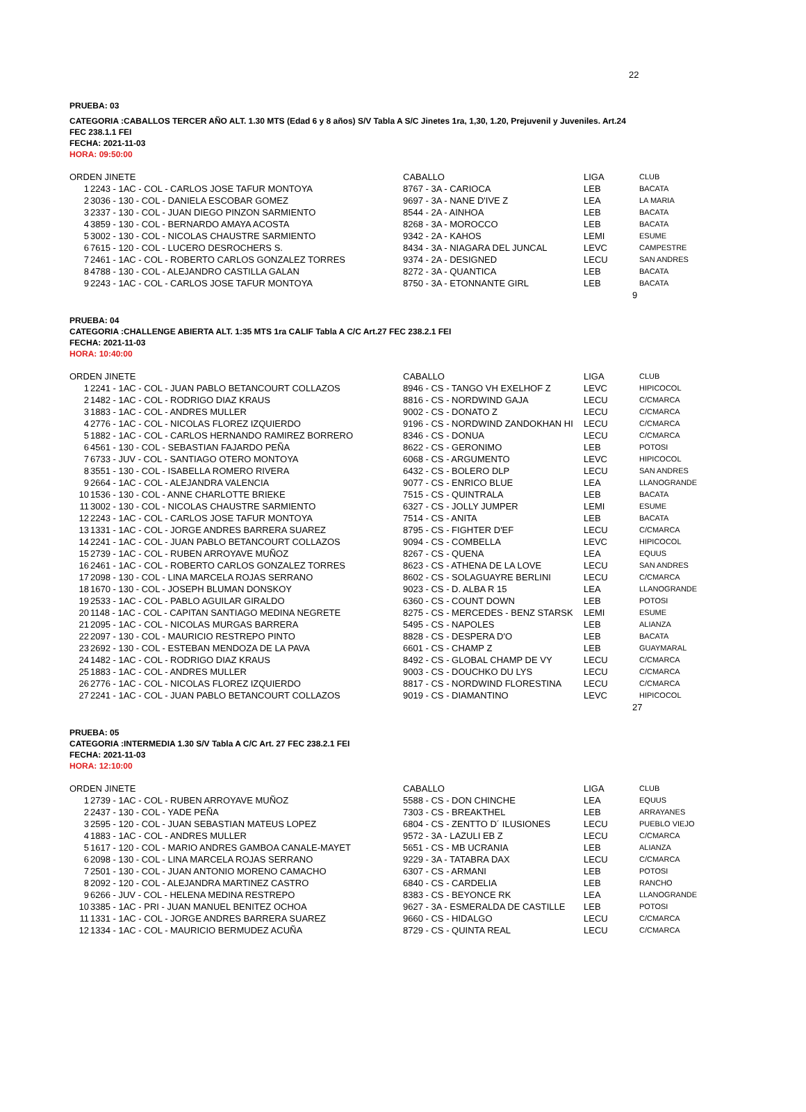22
PRUEBA: 03
CATEGORIA :CABALLOS TERCER AÑO ALT. 1.30 MTS (Edad 6 y 8 años) S/V Tabla A S/C Jinetes 1ra, 1,30, 1.20, Prejuvenil y Juveniles. Art.24
FEC 238.1.1 FEI
FECHA: 2021-11-03
HORA: 09:50:00
| ORDEN JINETE | | CABALLO | LIGA | CLUB |
| --- | --- | --- | --- | --- |
| 1 | 2243 - 1AC - COL - CARLOS JOSE TAFUR MONTOYA | 8767 - 3A - CARIOCA | LEB | BACATA |
| 2 | 3036 - 130 - COL - DANIELA ESCOBAR GOMEZ | 9697 - 3A - NANE D'IVE Z | LEA | LA MARIA |
| 3 | 2337 - 130 - COL - JUAN DIEGO PINZON SARMIENTO | 8544 - 2A - AINHOA | LEB | BACATA |
| 4 | 3859 - 130 - COL - BERNARDO AMAYA ACOSTA | 8268 - 3A - MOROCCO | LEB | BACATA |
| 5 | 3002 - 130 - COL - NICOLAS CHAUSTRE SARMIENTO | 9342 - 2A - KAHOS | LEMI | ESUME |
| 6 | 7615 - 120 - COL - LUCERO DESROCHERS S. | 8434 - 3A - NIAGARA DEL JUNCAL | LEVC | CAMPESTRE |
| 7 | 2461 - 1AC - COL - ROBERTO CARLOS GONZALEZ TORRES | 9374 - 2A - DESIGNED | LECU | SAN ANDRES |
| 8 | 4788 - 130 - COL - ALEJANDRO CASTILLA GALAN | 8272 - 3A - QUANTICA | LEB | BACATA |
| 9 | 2243 - 1AC - COL - CARLOS JOSE TAFUR MONTOYA | 8750 - 3A - ETONNANTE GIRL | LEB | BACATA |
9
PRUEBA: 04
CATEGORIA :CHALLENGE ABIERTA ALT. 1:35 MTS 1ra CALIF Tabla A C/C Art.27 FEC 238.2.1 FEI
FECHA: 2021-11-03
HORA: 10:40:00
| ORDEN JINETE | | CABALLO | LIGA | CLUB |
| --- | --- | --- | --- | --- |
| 1 | 2241 - 1AC - COL - JUAN PABLO BETANCOURT COLLAZOS | 8946 - CS - TANGO VH EXELHOF Z | LEVC | HIPICOCOL |
| 2 | 1482 - 1AC - COL - RODRIGO DIAZ KRAUS | 8816 - CS - NORDWIND GAJA | LECU | C/CMARCA |
| 3 | 1883 - 1AC - COL - ANDRES MULLER | 9002 - CS - DONATO Z | LECU | C/CMARCA |
| 4 | 2776 - 1AC - COL - NICOLAS FLOREZ IZQUIERDO | 9196 - CS - NORDWIND ZANDOKHAN HI | LECU | C/CMARCA |
| 5 | 1882 - 1AC - COL - CARLOS HERNANDO RAMIREZ BORRERO | 8346 - CS - DONUA | LECU | C/CMARCA |
| 6 | 4561 - 130 - COL - SEBASTIAN FAJARDO PEÑA | 8622 - CS - GERONIMO | LEB | POTOSI |
| 7 | 6733 - JUV - COL - SANTIAGO OTERO MONTOYA | 6068 - CS - ARGUMENTO | LEVC | HIPICOCOL |
| 8 | 3551 - 130 - COL - ISABELLA ROMERO RIVERA | 6432 - CS - BOLERO DLP | LECU | SAN ANDRES |
| 9 | 2664 - 1AC - COL - ALEJANDRA VALENCIA | 9077 - CS - ENRICO BLUE | LEA | LLANOGRANDE |
| 10 | 1536 - 130 - COL - ANNE CHARLOTTE BRIEKE | 7515 - CS - QUINTRALA | LEB | BACATA |
| 11 | 3002 - 130 - COL - NICOLAS CHAUSTRE SARMIENTO | 6327 - CS - JOLLY JUMPER | LEMI | ESUME |
| 12 | 2243 - 1AC - COL - CARLOS JOSE TAFUR MONTOYA | 7514 - CS - ANITA | LEB | BACATA |
| 13 | 1331 - 1AC - COL - JORGE ANDRES BARRERA SUAREZ | 8795 - CS - FIGHTER D'EF | LECU | C/CMARCA |
| 14 | 2241 - 1AC - COL - JUAN PABLO BETANCOURT COLLAZOS | 9094 - CS - COMBELLA | LEVC | HIPICOCOL |
| 15 | 2739 - 1AC - COL - RUBEN ARROYAVE MUÑOZ | 8267 - CS - QUENA | LEA | EQUUS |
| 16 | 2461 - 1AC - COL - ROBERTO CARLOS GONZALEZ TORRES | 8623 - CS - ATHENA DE LA LOVE | LECU | SAN ANDRES |
| 17 | 2098 - 130 - COL - LINA MARCELA ROJAS SERRANO | 8602 - CS - SOLAGUAYRE BERLINI | LECU | C/CMARCA |
| 18 | 1670 - 130 - COL - JOSEPH BLUMAN DONSKOY | 9023 - CS - D. ALBA R 15 | LEA | LLANOGRANDE |
| 19 | 2533 - 1AC - COL - PABLO AGUILAR GIRALDO | 6360 - CS - COUNT DOWN | LEB | POTOSI |
| 20 | 1148 - 1AC - COL - CAPITAN SANTIAGO MEDINA NEGRETE | 8275 - CS - MERCEDES - BENZ STARSK | LEMI | ESUME |
| 21 | 2095 - 1AC - COL - NICOLAS MURGAS BARRERA | 5495 - CS - NAPOLES | LEB | ALIANZA |
| 22 | 2097 - 130 - COL - MAURICIO RESTREPO PINTO | 8828 - CS - DESPERA D'O | LEB | BACATA |
| 23 | 2692 - 130 - COL - ESTEBAN MENDOZA DE LA PAVA | 6601 - CS - CHAMP Z | LEB | GUAYMARAL |
| 24 | 1482 - 1AC - COL - RODRIGO DIAZ KRAUS | 8492 - CS - GLOBAL CHAMP DE VY | LECU | C/CMARCA |
| 25 | 1883 - 1AC - COL - ANDRES MULLER | 9003 - CS - DOUCHKO DU LYS | LECU | C/CMARCA |
| 26 | 2776 - 1AC - COL - NICOLAS FLOREZ IZQUIERDO | 8817 - CS - NORDWIND FLORESTINA | LECU | C/CMARCA |
| 27 | 2241 - 1AC - COL - JUAN PABLO BETANCOURT COLLAZOS | 9019 - CS - DIAMANTINO | LEVC | HIPICOCOL |
27
PRUEBA: 05
CATEGORIA :INTERMEDIA 1.30 S/V Tabla A C/C Art. 27 FEC 238.2.1 FEI
FECHA: 2021-11-03
HORA: 12:10:00
| ORDEN JINETE | | CABALLO | LIGA | CLUB |
| --- | --- | --- | --- | --- |
| 1 | 2739 - 1AC - COL - RUBEN ARROYAVE MUÑOZ | 5588 - CS - DON CHINCHE | LEA | EQUUS |
| 2 | 2437 - 130 - COL - YADE PEÑA | 7303 - CS - BREAKTHEL | LEB | ARRAYANES |
| 3 | 2595 - 120 - COL - JUAN SEBASTIAN MATEUS LOPEZ | 6804 - CS - ZENTTO D´ ILUSIONES | LECU | PUEBLO VIEJO |
| 4 | 1883 - 1AC - COL - ANDRES MULLER | 9572 - 3A - LAZULI EB Z | LECU | C/CMARCA |
| 5 | 1617 - 120 - COL - MARIO ANDRES GAMBOA CANALE-MAYET | 5651 - CS - MB UCRANIA | LEB | ALIANZA |
| 6 | 2098 - 130 - COL - LINA MARCELA ROJAS SERRANO | 9229 - 3A - TATABRA DAX | LECU | C/CMARCA |
| 7 | 2501 - 130 - COL - JUAN ANTONIO MORENO CAMACHO | 6307 - CS - ARMANI | LEB | POTOSI |
| 8 | 2092 - 120 - COL - ALEJANDRA MARTINEZ CASTRO | 6840 - CS - CARDELIA | LEB | RANCHO |
| 9 | 6266 - JUV - COL - HELENA MEDINA RESTREPO | 8383 - CS - BEYONCE RK | LEA | LLANOGRANDE |
| 10 | 3385 - 1AC - PRI - JUAN MANUEL BENITEZ OCHOA | 9627 - 3A - ESMERALDA DE CASTILLE | LEB | POTOSI |
| 11 | 1331 - 1AC - COL - JORGE ANDRES BARRERA SUAREZ | 9660 - CS - HIDALGO | LECU | C/CMARCA |
| 12 | 1334 - 1AC - COL - MAURICIO BERMUDEZ ACUÑA | 8729 - CS - QUINTA REAL | LECU | C/CMARCA |